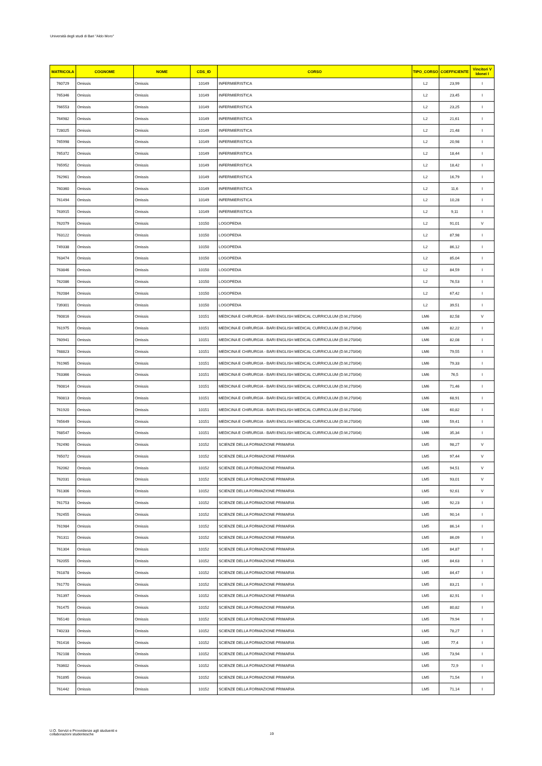Università degli studi di Bari "Aldo Moro"
| MATRICOLA | COGNOME | NOME | CDS_ID | CORSO | TIPO_CORSO | COEFFICIENTE | Vincitori V Idonei I |
| --- | --- | --- | --- | --- | --- | --- | --- |
| 760729 | Omissis | Omissis | 10149 | INFERMIERISTICA | L2 | 23,99 | I |
| 765346 | Omissis | Omissis | 10149 | INFERMIERISTICA | L2 | 23,45 | I |
| 766553 | Omissis | Omissis | 10149 | INFERMIERISTICA | L2 | 23,25 | I |
| 764982 | Omissis | Omissis | 10149 | INFERMIERISTICA | L2 | 21,61 | I |
| 728025 | Omissis | Omissis | 10149 | INFERMIERISTICA | L2 | 21,48 | I |
| 765998 | Omissis | Omissis | 10149 | INFERMIERISTICA | L2 | 20,98 | I |
| 765372 | Omissis | Omissis | 10149 | INFERMIERISTICA | L2 | 18,44 | I |
| 765952 | Omissis | Omissis | 10149 | INFERMIERISTICA | L2 | 18,42 | I |
| 762961 | Omissis | Omissis | 10149 | INFERMIERISTICA | L2 | 16,79 | I |
| 760360 | Omissis | Omissis | 10149 | INFERMIERISTICA | L2 | 11,6 | I |
| 761494 | Omissis | Omissis | 10149 | INFERMIERISTICA | L2 | 10,28 | I |
| 763915 | Omissis | Omissis | 10149 | INFERMIERISTICA | L2 | 9,11 | I |
| 762079 | Omissis | Omissis | 10150 | LOGOPEDIA | L2 | 91,01 | V |
| 763122 | Omissis | Omissis | 10150 | LOGOPEDIA | L2 | 87,98 | I |
| 749338 | Omissis | Omissis | 10150 | LOGOPEDIA | L2 | 86,12 | I |
| 763474 | Omissis | Omissis | 10150 | LOGOPEDIA | L2 | 85,04 | I |
| 763846 | Omissis | Omissis | 10150 | LOGOPEDIA | L2 | 84,59 | I |
| 762086 | Omissis | Omissis | 10150 | LOGOPEDIA | L2 | 76,53 | I |
| 762084 | Omissis | Omissis | 10150 | LOGOPEDIA | L2 | 67,42 | I |
| 739301 | Omissis | Omissis | 10150 | LOGOPEDIA | L2 | 39,51 | I |
| 760816 | Omissis | Omissis | 10151 | MEDICINA E CHIRURGIA - BARI ENGLISH MEDICAL CURRICULUM (D.M.270/04) | LM6 | 82,58 | V |
| 761975 | Omissis | Omissis | 10151 | MEDICINA E CHIRURGIA - BARI ENGLISH MEDICAL CURRICULUM (D.M.270/04) | LM6 | 82,22 | I |
| 760941 | Omissis | Omissis | 10151 | MEDICINA E CHIRURGIA - BARI ENGLISH MEDICAL CURRICULUM (D.M.270/04) | LM6 | 82,08 | I |
| 768823 | Omissis | Omissis | 10151 | MEDICINA E CHIRURGIA - BARI ENGLISH MEDICAL CURRICULUM (D.M.270/04) | LM6 | 79,55 | I |
| 761965 | Omissis | Omissis | 10151 | MEDICINA E CHIRURGIA - BARI ENGLISH MEDICAL CURRICULUM (D.M.270/04) | LM6 | 79,33 | I |
| 763366 | Omissis | Omissis | 10151 | MEDICINA E CHIRURGIA - BARI ENGLISH MEDICAL CURRICULUM (D.M.270/04) | LM6 | 76,5 | I |
| 760814 | Omissis | Omissis | 10151 | MEDICINA E CHIRURGIA - BARI ENGLISH MEDICAL CURRICULUM (D.M.270/04) | LM6 | 71,46 | I |
| 760813 | Omissis | Omissis | 10151 | MEDICINA E CHIRURGIA - BARI ENGLISH MEDICAL CURRICULUM (D.M.270/04) | LM6 | 68,91 | I |
| 761920 | Omissis | Omissis | 10151 | MEDICINA E CHIRURGIA - BARI ENGLISH MEDICAL CURRICULUM (D.M.270/04) | LM6 | 60,82 | I |
| 765649 | Omissis | Omissis | 10151 | MEDICINA E CHIRURGIA - BARI ENGLISH MEDICAL CURRICULUM (D.M.270/04) | LM6 | 59,41 | I |
| 768547 | Omissis | Omissis | 10151 | MEDICINA E CHIRURGIA - BARI ENGLISH MEDICAL CURRICULUM (D.M.270/04) | LM6 | 35,34 | I |
| 762490 | Omissis | Omissis | 10152 | SCIENZE DELLA FORMAZIONE PRIMARIA | LM5 | 98,27 | V |
| 765072 | Omissis | Omissis | 10152 | SCIENZE DELLA FORMAZIONE PRIMARIA | LM5 | 97,44 | V |
| 762062 | Omissis | Omissis | 10152 | SCIENZE DELLA FORMAZIONE PRIMARIA | LM5 | 94,51 | V |
| 762031 | Omissis | Omissis | 10152 | SCIENZE DELLA FORMAZIONE PRIMARIA | LM5 | 93,01 | V |
| 761306 | Omissis | Omissis | 10152 | SCIENZE DELLA FORMAZIONE PRIMARIA | LM5 | 92,61 | V |
| 761753 | Omissis | Omissis | 10152 | SCIENZE DELLA FORMAZIONE PRIMARIA | LM5 | 92,23 | I |
| 762455 | Omissis | Omissis | 10152 | SCIENZE DELLA FORMAZIONE PRIMARIA | LM5 | 90,14 | I |
| 761984 | Omissis | Omissis | 10152 | SCIENZE DELLA FORMAZIONE PRIMARIA | LM5 | 86,14 | I |
| 761311 | Omissis | Omissis | 10152 | SCIENZE DELLA FORMAZIONE PRIMARIA | LM5 | 86,09 | I |
| 761304 | Omissis | Omissis | 10152 | SCIENZE DELLA FORMAZIONE PRIMARIA | LM5 | 84,87 | I |
| 762055 | Omissis | Omissis | 10152 | SCIENZE DELLA FORMAZIONE PRIMARIA | LM5 | 84,63 | I |
| 761878 | Omissis | Omissis | 10152 | SCIENZE DELLA FORMAZIONE PRIMARIA | LM5 | 84,47 | I |
| 761770 | Omissis | Omissis | 10152 | SCIENZE DELLA FORMAZIONE PRIMARIA | LM5 | 83,21 | I |
| 761397 | Omissis | Omissis | 10152 | SCIENZE DELLA FORMAZIONE PRIMARIA | LM5 | 82,91 | I |
| 761475 | Omissis | Omissis | 10152 | SCIENZE DELLA FORMAZIONE PRIMARIA | LM5 | 80,82 | I |
| 765140 | Omissis | Omissis | 10152 | SCIENZE DELLA FORMAZIONE PRIMARIA | LM5 | 79,94 | I |
| 740233 | Omissis | Omissis | 10152 | SCIENZE DELLA FORMAZIONE PRIMARIA | LM5 | 78,27 | I |
| 761416 | Omissis | Omissis | 10152 | SCIENZE DELLA FORMAZIONE PRIMARIA | LM5 | 77,4 | I |
| 762108 | Omissis | Omissis | 10152 | SCIENZE DELLA FORMAZIONE PRIMARIA | LM5 | 73,94 | I |
| 763602 | Omissis | Omissis | 10152 | SCIENZE DELLA FORMAZIONE PRIMARIA | LM5 | 72,9 | I |
| 761895 | Omissis | Omissis | 10152 | SCIENZE DELLA FORMAZIONE PRIMARIA | LM5 | 71,54 | I |
| 761442 | Omissis | Omissis | 10152 | SCIENZE DELLA FORMAZIONE PRIMARIA | LM5 | 71,14 | I |
U.O. Servizi e Provvidenze agli studuenti e
collaborazioni studentesche
19